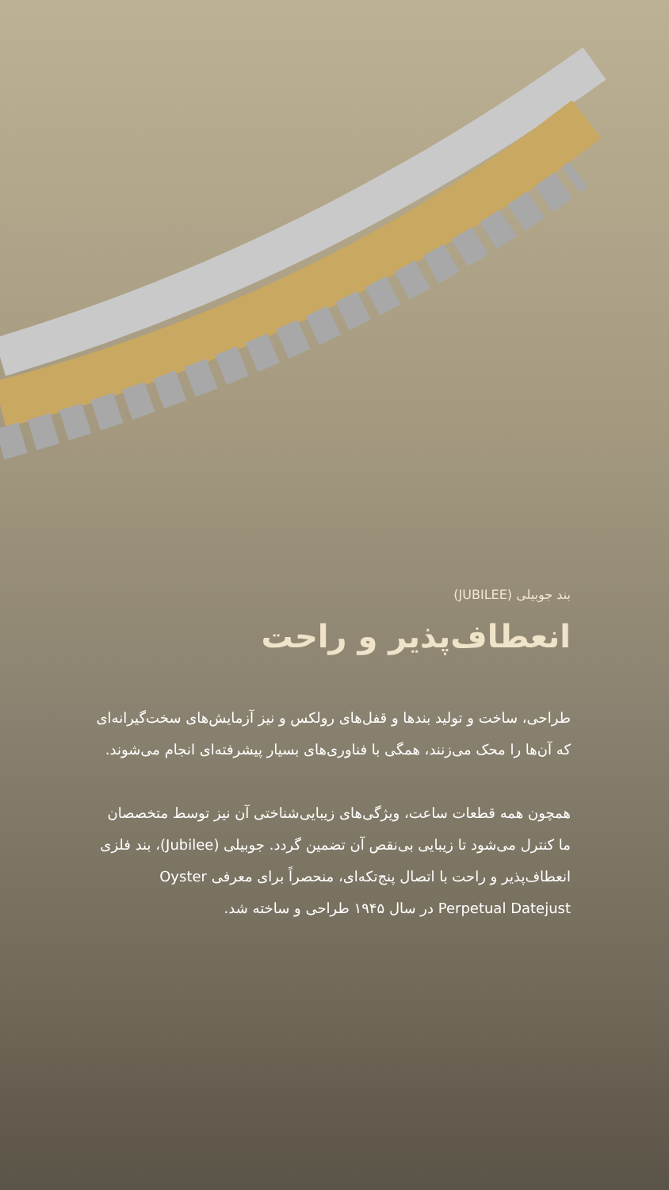بند جوبیلی (JUBILEE)
انعطاف‌پذیر و راحت
طراحی، ساخت و تولید بندها و قفل‌های رولکس و نیز آزمایش‌های سخت‌گیرانه‌ای که آن‌ها را محک می‌زنند، همگی با فناوری‌های بسیار پیشرفته‌ای انجام می‌شوند.
همچون همه قطعات ساعت، ویژگی‌های زیبایی‌شناختی آن نیز توسط متخصصان ما کنترل می‌شود تا زیبایی بی‌نقص آن تضمین گردد. جوبیلی (Jubilee)، بند فلزی انعطاف‌پذیر و راحت با اتصال پنج‌تکه‌ای، منحصراً برای معرفی Oyster Perpetual Datejust در سال ۱۹۴۵ طراحی و ساخته شد.